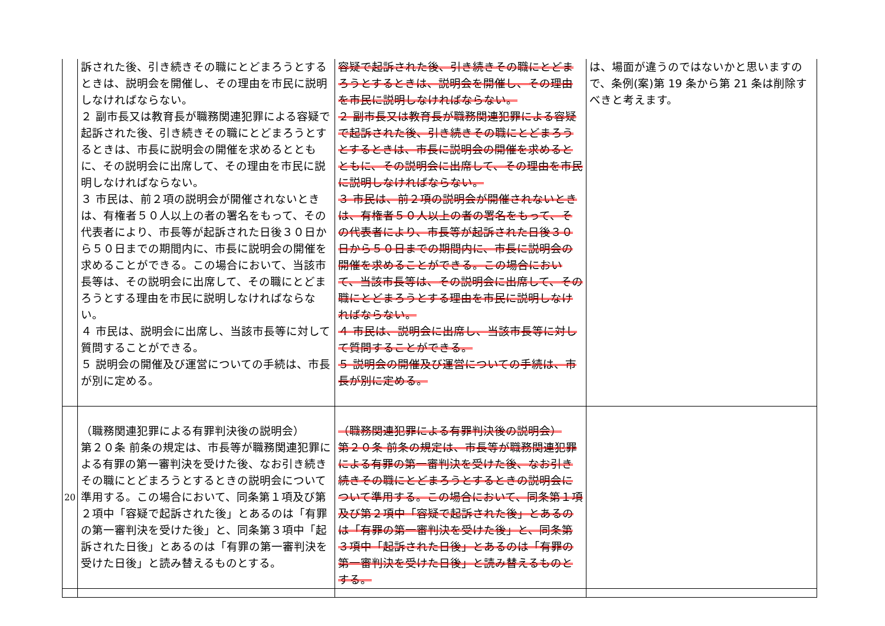| | 訴された後、引き続きその職にとどまろうとするときは、説明会を開催し、その理由を市民に説明しなければならない。 ２ 副市長又は教育長が職務関連犯罪による容疑で起訴された後、引き続きその職にとどまろうとするときは、市長に説明会の開催を求めるとともに、その説明会に出席して、その理由を市民に説明しなければならない。 ３ 市民は、前２項の説明会が開催されないときは、有権者５０人以上の者の署名をもって、その代表者により、市長等が起訴された日後３０日から５０日までの期間内に、市長に説明会の開催を求めることができる。この場合において、当該市長等は、その説明会に出席して、その職にとどまろうとする理由を市民に説明しなければならない。 ４ 市民は、説明会に出席し、当該市長等に対して質問することができる。 ５ 説明会の開催及び運営についての手続は、市長が別に定める。 | 容疑で起訴された後、引き続きその職にとどまろうとするときは、説明会を開催し、その理由を市民に説明しなければならない。 ２ 副市長又は教育長が職務関連犯罪による容疑で起訴された後、引き続きその職にとどまろうとするときは、市長に説明会の開催を求めるとともに、その説明会に出席して、その理由を市民に説明しなければならない。 ３ 市民は、前２項の説明会が開催されないときは、有権者５０人以上の者の署名をもって、その代表者により、市長等が起訴された日後３０日から５０日までの期間内に、市長に説明会の開催を求めることができる。この場合において、当該市長等は、その説明会に出席して、その職にとどまろうとする理由を市民に説明しなければならない。 ４ 市民は、説明会に出席し、当該市長等に対して質問することができる。 ５ 説明会の開催及び運営についての手続は、市長が別に定める。 | は、場面が違うのではないかと思いますので、条例(案)第 19 条から第 21 条は削除すべきと考えます。 |
| 20 | （職務関連犯罪による有罪判決後の説明会） 第２０条 前条の規定は、市長等が職務関連犯罪による有罪の第一審判決を受けた後、なお引き続きその職にとどまろうとするときの説明会について準用する。この場合において、同条第１項及び第２項中「容疑で起訴された後」とあるのは「有罪の第一審判決を受けた後」と、同条第３項中「起訴された日後」とあるのは「有罪の第一審判決を受けた日後」と読み替えるものとする。 | （職務関連犯罪による有罪判決後の説明会） 第２０条 前条の規定は、市長等が職務関連犯罪による有罪の第一審判決を受けた後、なお引き続きその職にとどまろうとするときの説明会について準用する。この場合において、同条第１項及び第２項中「容疑で起訴された後」とあるのは「有罪の第一審判決を受けた後」と、同条第３項中「起訴された日後」とあるのは「有罪の第一審判決を受けた日後」と読み替えるものとする。 | |